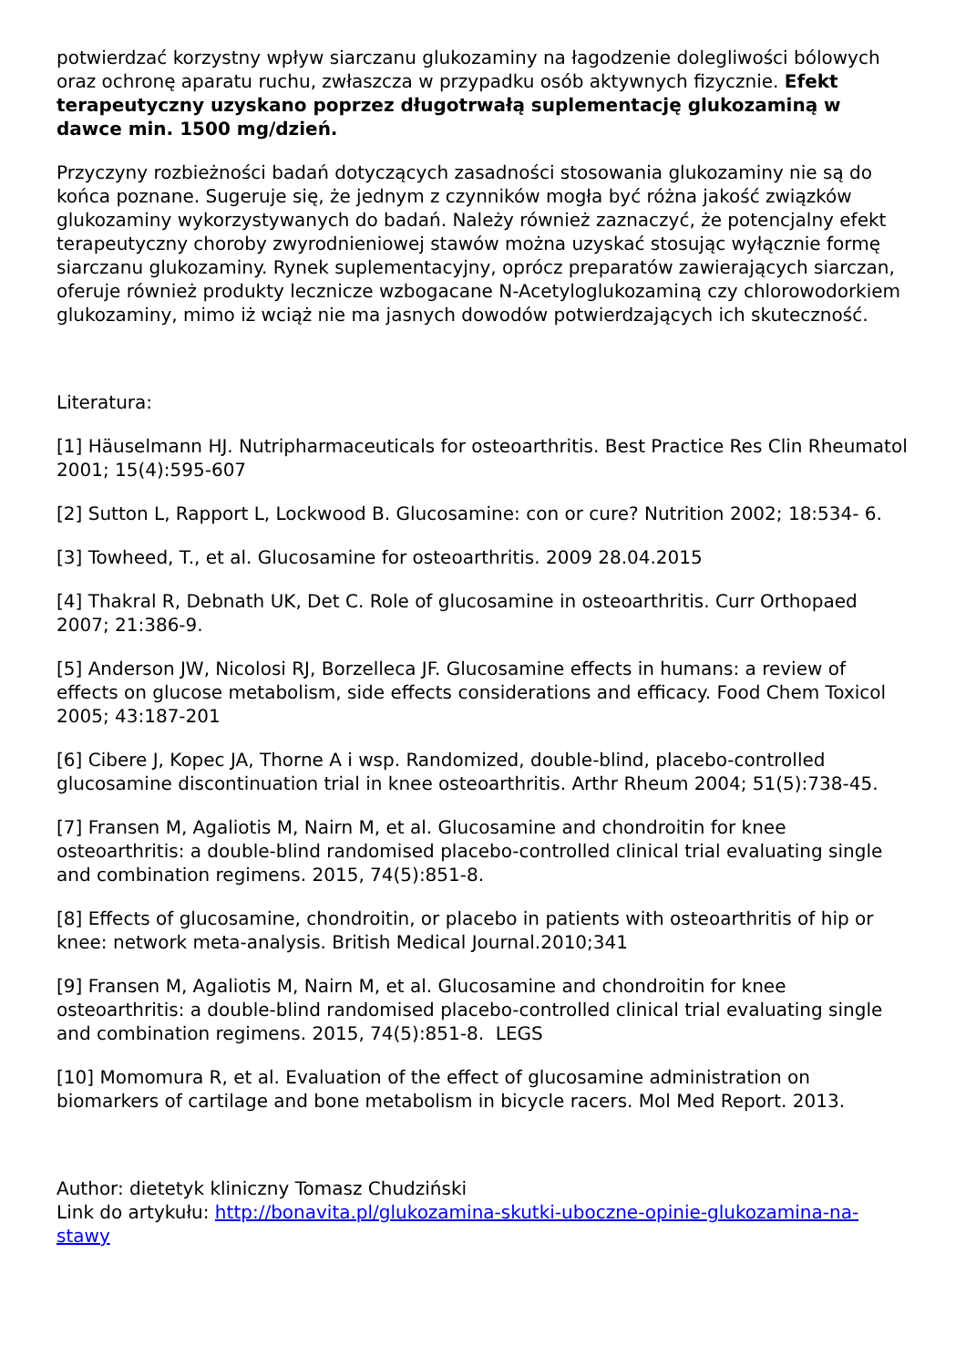potwierdzać korzystny wpływ siarczanu glukozaminy na łagodzenie dolegliwości bólowych oraz ochronę aparatu ruchu, zwłaszcza w przypadku osób aktywnych fizycznie. Efekt terapeutyczny uzyskano poprzez długotrwałą suplementację glukozaminą w dawce min. 1500 mg/dzień.
Przyczyny rozbieżności badań dotyczących zasadności stosowania glukozaminy nie są do końca poznane. Sugeruje się, że jednym z czynników mogła być różna jakość związków glukozaminy wykorzystywanych do badań. Należy również zaznaczyć, że potencjalny efekt terapeutyczny choroby zwyrodnieniowej stawów można uzyskać stosując wyłącznie formę siarczanu glukozaminy. Rynek suplementacyjny, oprócz preparatów zawierających siarczan, oferuje również produkty lecznicze wzbogacane N-Acetyloglukozaminą czy chlorowodorkiem glukozaminy, mimo iż wciąż nie ma jasnych dowodów potwierdzających ich skuteczność.
Literatura:
[1] Häuselmann HJ. Nutripharmaceuticals for osteoarthritis. Best Practice Res Clin Rheumatol 2001; 15(4):595-607
[2] Sutton L, Rapport L, Lockwood B. Glucosamine: con or cure? Nutrition 2002; 18:534- 6.
[3] Towheed, T., et al. Glucosamine for osteoarthritis. 2009 28.04.2015
[4] Thakral R, Debnath UK, Det C. Role of glucosamine in osteoarthritis. Curr Orthopaed 2007; 21:386-9.
[5] Anderson JW, Nicolosi RJ, Borzelleca JF. Glucosamine effects in humans: a review of effects on glucose metabolism, side effects considerations and efficacy. Food Chem Toxicol 2005; 43:187-201
[6] Cibere J, Kopec JA, Thorne A i wsp. Randomized, double-blind, placebo-controlled glucosamine discontinuation trial in knee osteoarthritis. Arthr Rheum 2004; 51(5):738-45.
[7] Fransen M, Agaliotis M, Nairn M, et al. Glucosamine and chondroitin for knee osteoarthritis: a double-blind randomised placebo-controlled clinical trial evaluating single and combination regimens. 2015, 74(5):851-8.
[8] Effects of glucosamine, chondroitin, or placebo in patients with osteoarthritis of hip or knee: network meta-analysis. British Medical Journal.2010;341
[9] Fransen M, Agaliotis M, Nairn M, et al. Glucosamine and chondroitin for knee osteoarthritis: a double-blind randomised placebo-controlled clinical trial evaluating single and combination regimens. 2015, 74(5):851-8. LEGS
[10] Momomura R, et al. Evaluation of the effect of glucosamine administration on biomarkers of cartilage and bone metabolism in bicycle racers. Mol Med Report. 2013.
Author: dietetyk kliniczny Tomasz Chudziński
Link do artykułu: http://bonavita.pl/glukozamina-skutki-uboczne-opinie-glukozamina-na-stawy